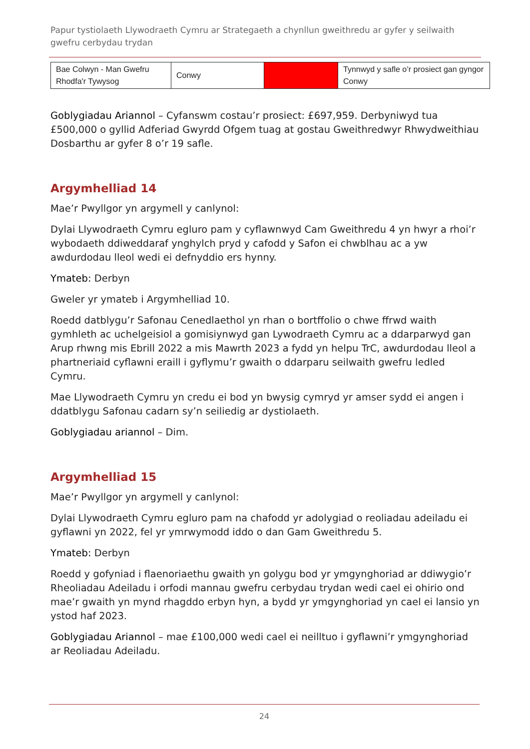Papur tystiolaeth Llywodraeth Cymru ar Strategaeth a chynllun gweithredu ar gyfer y seilwaith gwefru cerbydau trydan
| Bae Colwyn - Man Gwefru Rhodfa'r Tywysog | Conwy | | Tynnwyd y safle o’r prosiect gan gyngor Conwy |
Goblygiadau Ariannol – Cyfanswm costau’r prosiect: £697,959. Derbyniwyd tua £500,000 o gyllid Adferiad Gwyrdd Ofgem tuag at gostau Gweithredwyr Rhwydweithiau Dosbarthu ar gyfer 8 o’r 19 safle.
Argymhelliad 14
Mae’r Pwyllgor yn argymell y canlynol:
Dylai Llywodraeth Cymru egluro pam y cyflawnwyd Cam Gweithredu 4 yn hwyr a rhoi’r wybodaeth ddiweddaraf ynghylch pryd y cafodd y Safon ei chwblhau ac a yw awdurdodau lleol wedi ei defnyddio ers hynny.
Ymateb: Derbyn
Gweler yr ymateb i Argymhelliad 10.
Roedd datblygu’r Safonau Cenedlaethol yn rhan o bortffolio o chwe ffrwd waith gymhleth ac uchelgeisiol a gomisiynwyd gan Lywodraeth Cymru ac a ddarparwyd gan Arup rhwng mis Ebrill 2022 a mis Mawrth 2023 a fydd yn helpu TrC, awdurdodau lleol a phartneriaid cyflawni eraill i gyflymu’r gwaith o ddarparu seilwaith gwefru ledled Cymru.
Mae Llywodraeth Cymru yn credu ei bod yn bwysig cymryd yr amser sydd ei angen i ddatblygu Safonau cadarn sy’n seiliedig ar dystiolaeth.
Goblygiadau ariannol – Dim.
Argymhelliad 15
Mae’r Pwyllgor yn argymell y canlynol:
Dylai Llywodraeth Cymru egluro pam na chafodd yr adolygiad o reoliadau adeiladu ei gyflawni yn 2022, fel yr ymrwymodd iddo o dan Gam Gweithredu 5.
Ymateb: Derbyn
Roedd y gofyniad i flaenoriaethu gwaith yn golygu bod yr ymgynghoriad ar ddiwygio’r Rheoliadau Adeiladu i orfodi mannau gwefru cerbydau trydan wedi cael ei ohirio ond mae’r gwaith yn mynd rhagddo erbyn hyn, a bydd yr ymgynghoriad yn cael ei lansio yn ystod haf 2023.
Goblygiadau Ariannol – mae £100,000 wedi cael ei neilltuo i gyflawni’r ymgynghoriad ar Reoliadau Adeiladu.
24